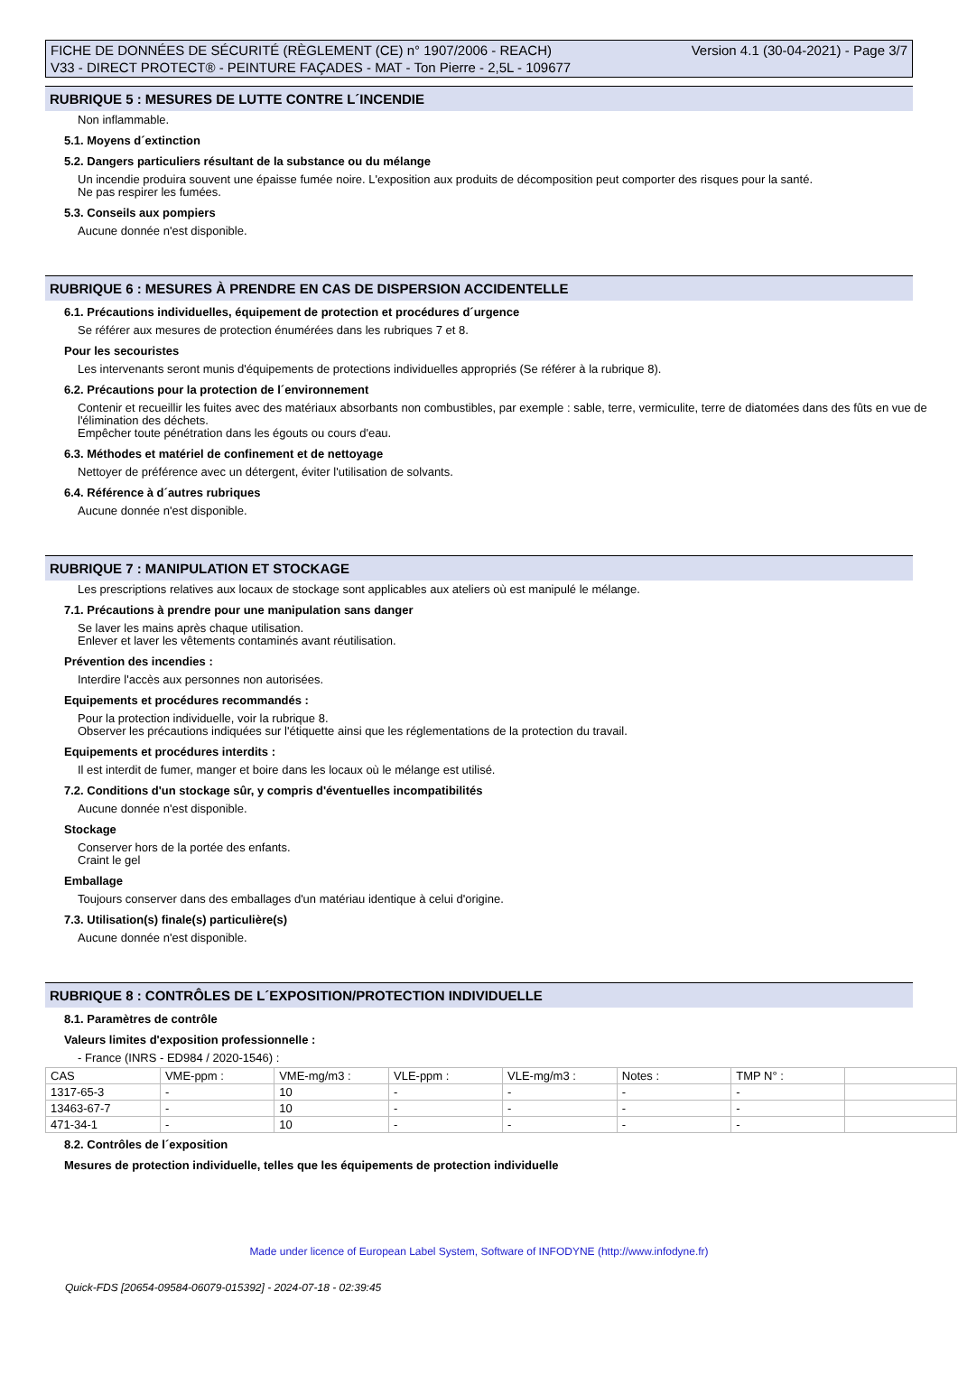FICHE DE DONNÉES DE SÉCURITÉ (RÈGLEMENT (CE) n° 1907/2006 - REACH)
V33 - DIRECT PROTECT® - PEINTURE FAÇADES - MAT - Ton Pierre - 2,5L - 109677
Version 4.1 (30-04-2021) - Page 3/7
RUBRIQUE 5 : MESURES DE LUTTE CONTRE L´INCENDIE
Non inflammable.
5.1. Moyens d´extinction
5.2. Dangers particuliers résultant de la substance ou du mélange
Un incendie produira souvent une épaisse fumée noire. L'exposition aux produits de décomposition peut comporter des risques pour la santé.
Ne pas respirer les fumées.
5.3. Conseils aux pompiers
Aucune donnée n'est disponible.
RUBRIQUE 6 : MESURES À PRENDRE EN CAS DE DISPERSION ACCIDENTELLE
6.1. Précautions individuelles, équipement de protection et procédures d´urgence
Se référer aux mesures de protection énumérées dans les rubriques 7 et 8.
Pour les secouristes
Les intervenants seront munis d'équipements de protections individuelles appropriés (Se référer à la rubrique 8).
6.2. Précautions pour la protection de l´environnement
Contenir et recueillir les fuites avec des matériaux absorbants non combustibles, par exemple : sable, terre, vermiculite, terre de diatomées dans des fûts en vue de l'élimination des déchets.
Empêcher toute pénétration dans les égouts ou cours d'eau.
6.3. Méthodes et matériel de confinement et de nettoyage
Nettoyer de préférence avec un détergent, éviter l'utilisation de solvants.
6.4. Référence à d´autres rubriques
Aucune donnée n'est disponible.
RUBRIQUE 7 : MANIPULATION ET STOCKAGE
Les prescriptions relatives aux locaux de stockage sont applicables aux ateliers où est manipulé le mélange.
7.1. Précautions à prendre pour une manipulation sans danger
Se laver les mains après chaque utilisation.
Enlever et laver les vêtements contaminés avant réutilisation.
Prévention des incendies :
Interdire l'accès aux personnes non autorisées.
Equipements et procédures recommandés :
Pour la protection individuelle, voir la rubrique 8.
Observer les précautions indiquées sur l'étiquette ainsi que les réglementations de la protection du travail.
Equipements et procédures interdits :
Il est interdit de fumer, manger et boire dans les locaux où le mélange est utilisé.
7.2. Conditions d'un stockage sûr, y compris d'éventuelles incompatibilités
Aucune donnée n'est disponible.
Stockage
Conserver hors de la portée des enfants.
Craint le gel
Emballage
Toujours conserver dans des emballages d'un matériau identique à celui d'origine.
7.3. Utilisation(s) finale(s) particulière(s)
Aucune donnée n'est disponible.
RUBRIQUE 8 : CONTRÔLES DE L´EXPOSITION/PROTECTION INDIVIDUELLE
8.1. Paramètres de contrôle
Valeurs limites d'exposition professionnelle :
- France (INRS - ED984 / 2020-1546) :
| CAS | VME-ppm : | VME-mg/m3 : | VLE-ppm : | VLE-mg/m3 : | Notes : | TMP N° : | |
| 1317-65-3 | - | 10 | - | - | - | - | |
| 13463-67-7 | - | 10 | - | - | - | - | |
| 471-34-1 | - | 10 | - | - | - | - | |
8.2. Contrôles de l´exposition
Mesures de protection individuelle, telles que les équipements de protection individuelle
Made under licence of European Label System, Software of INFODYNE (http://www.infodyne.fr)
Quick-FDS [20654-09584-06079-015392] - 2024-07-18 - 02:39:45